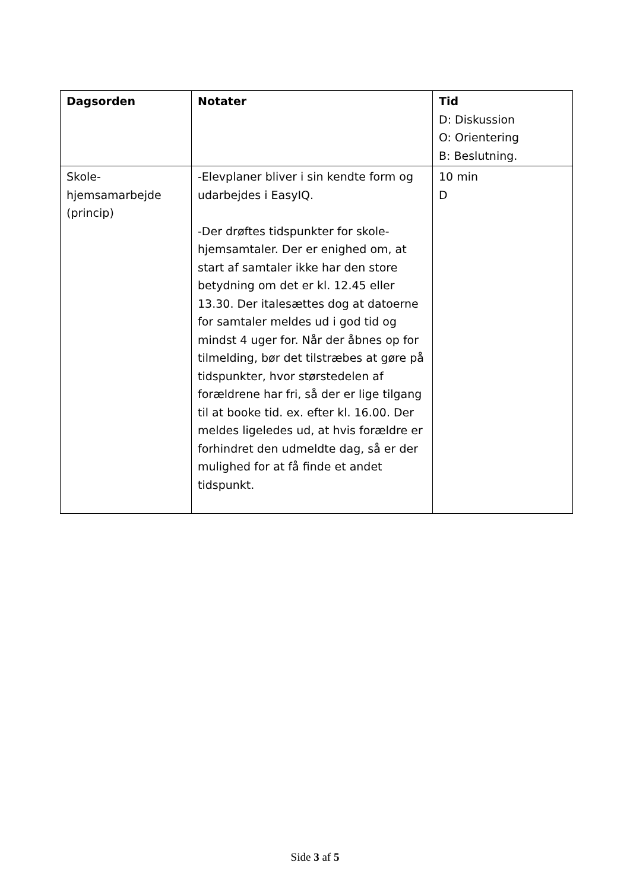| Dagsorden | Notater | Tid D: Diskussion O: Orientering B: Beslutning. |
| --- | --- | --- |
| Skole- hjemsamarbejde (princip) | -Elevplaner bliver i sin kendte form og udarbejdes i EasyIQ. -Der drøftes tidspunkter for skole-hjemsamtaler. Der er enighed om, at start af samtaler ikke har den store betydning om det er kl. 12.45 eller 13.30. Der italesættes dog at datoerne for samtaler meldes ud i god tid og mindst 4 uger for. Når der åbnes op for tilmelding, bør det tilstræbes at gøre på tidspunkter, hvor størstedelen af forældrene har fri, så der er lige tilgang til at booke tid. ex. efter kl. 16.00. Der meldes ligeledes ud, at hvis forældre er forhindret den udmeldte dag, så er der mulighed for at få finde et andet tidspunkt. | 10 min D |
Side 3 af 5